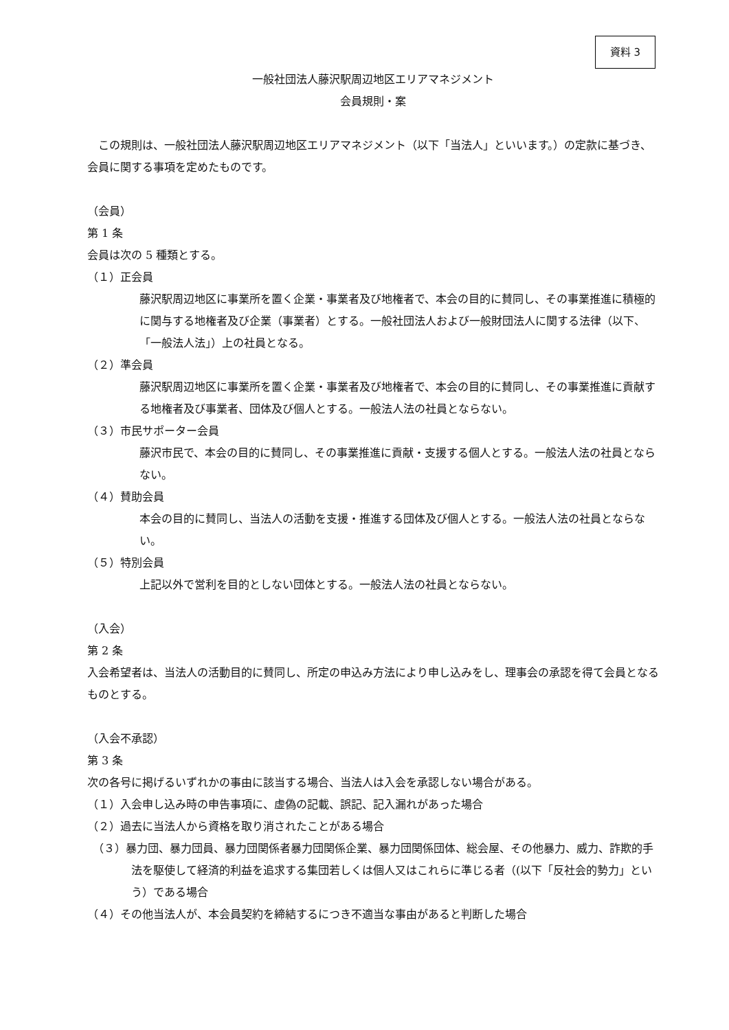資料 3
一般社団法人藤沢駅周辺地区エリアマネジメント
会員規則・案
　この規則は、一般社団法人藤沢駅周辺地区エリアマネジメント（以下「当法人」といいます。）の定款に基づき、会員に関する事項を定めたものです。
（会員）
第 1 条
会員は次の 5 種類とする。
（１）正会員
藤沢駅周辺地区に事業所を置く企業・事業者及び地権者で、本会の目的に賛同し、その事業推進に積極的に関与する地権者及び企業（事業者）とする。一般社団法人および一般財団法人に関する法律（以下、「一般法人法」）上の社員となる。
（２）準会員
藤沢駅周辺地区に事業所を置く企業・事業者及び地権者で、本会の目的に賛同し、その事業推進に貢献する地権者及び事業者、団体及び個人とする。一般法人法の社員とならない。
（３）市民サポーター会員
藤沢市民で、本会の目的に賛同し、その事業推進に貢献・支援する個人とする。一般法人法の社員とならない。
（４）賛助会員
本会の目的に賛同し、当法人の活動を支援・推進する団体及び個人とする。一般法人法の社員とならない。
（５）特別会員
上記以外で営利を目的としない団体とする。一般法人法の社員とならない。
（入会）
第 2 条
入会希望者は、当法人の活動目的に賛同し、所定の申込み方法により申し込みをし、理事会の承認を得て会員となるものとする。
（入会不承認）
第 3 条
次の各号に掲げるいずれかの事由に該当する場合、当法人は入会を承認しない場合がある。
（１）入会申し込み時の申告事項に、虚偽の記載、誤記、記入漏れがあった場合
（２）過去に当法人から資格を取り消されたことがある場合
（３）暴力団、暴力団員、暴力団関係者暴力団関係企業、暴力団関係団体、総会屋、その他暴力、威力、詐欺的手法を駆使して経済的利益を追求する集団若しくは個人又はこれらに準じる者（(以下「反社会的勢力」という）である場合
（４）その他当法人が、本会員契約を締結するにつき不適当な事由があると判断した場合